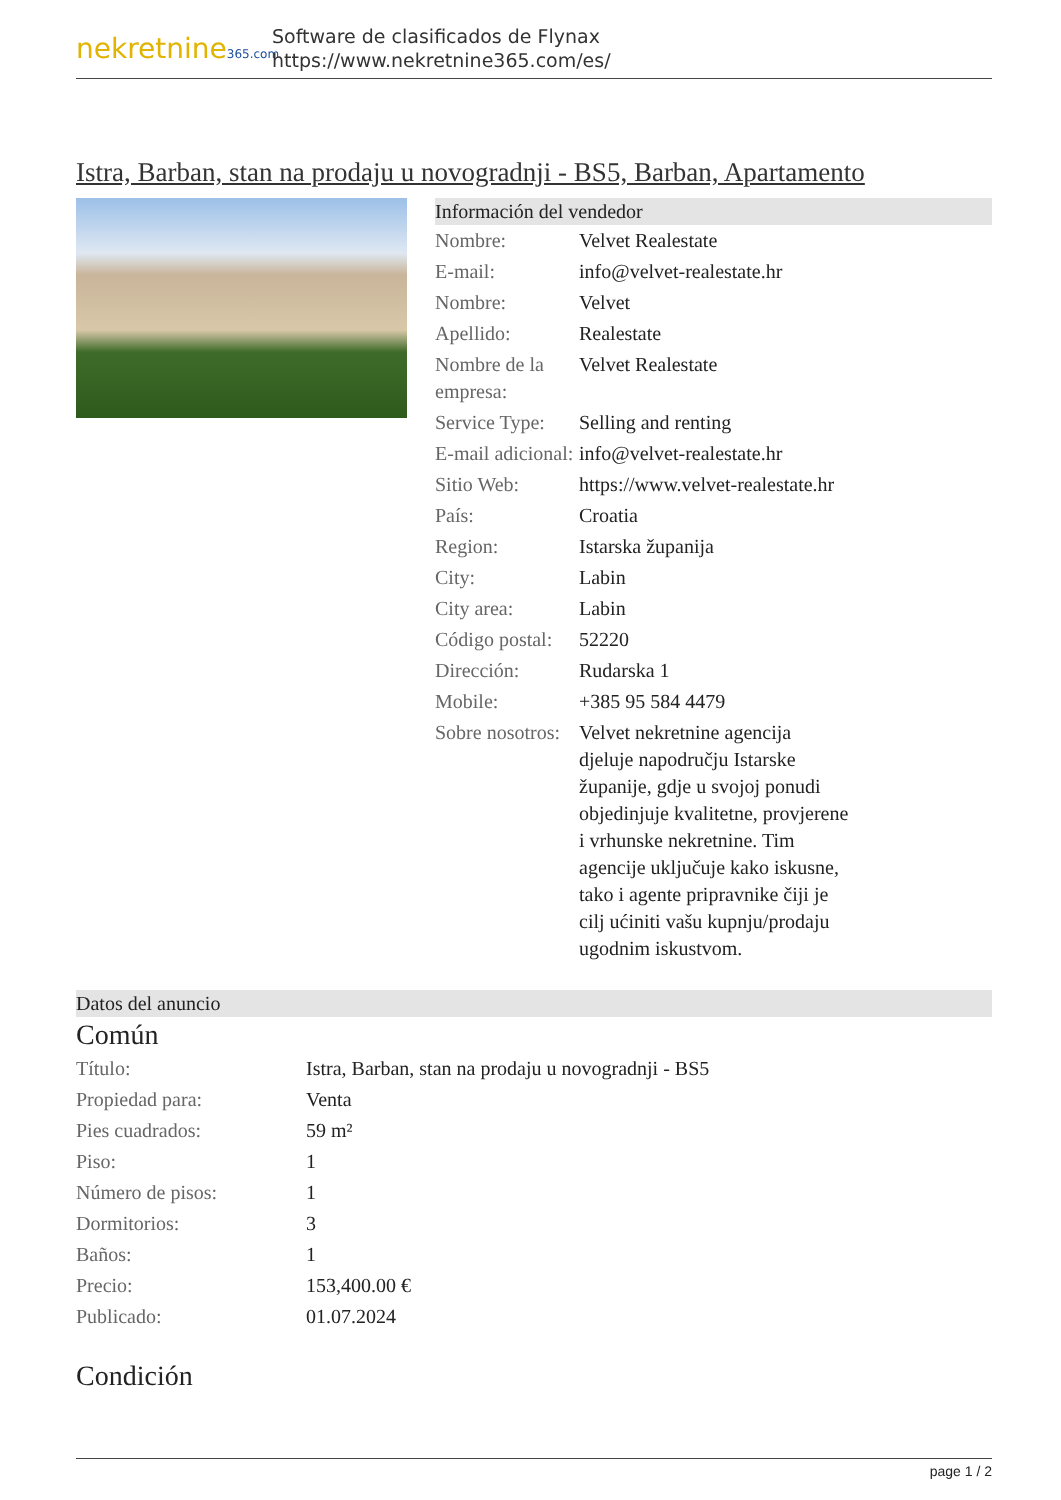nekretnine365.com
Software de clasificados de Flynax
https://www.nekretnine365.com/es/
Istra, Barban, stan na prodaju u novogradnji - BS5, Barban, Apartamento
Información del vendedor
| Nombre: | Velvet Realestate |
| E-mail: | info@velvet-realestate.hr |
| Nombre: | Velvet |
| Apellido: | Realestate |
| Nombre de la empresa: | Velvet Realestate |
| Service Type: | Selling and renting |
| E-mail adicional: | info@velvet-realestate.hr |
| Sitio Web: | https://www.velvet-realestate.hr |
| País: | Croatia |
| Region: | Istarska županija |
| City: | Labin |
| City area: | Labin |
| Código postal: | 52220 |
| Dirección: | Rudarska 1 |
| Mobile: | +385 95 584 4479 |
| Sobre nosotros: | Velvet nekretnine agencija djeluje napodručju Istarske županije, gdje u svojoj ponudi objedinjuje kvalitetne, provjerene i vrhunske nekretnine. Tim agencije uključuje kako iskusne, tako i agente pripravnike čiji je cilj ućiniti vašu kupnju/prodaju ugodnim iskustvom. |
Datos del anuncio
Común
| Título: | Istra, Barban, stan na prodaju u novogradnji - BS5 |
| Propiedad para: | Venta |
| Pies cuadrados: | 59 m² |
| Piso: | 1 |
| Número de pisos: | 1 |
| Dormitorios: | 3 |
| Baños: | 1 |
| Precio: | 153,400.00 € |
| Publicado: | 01.07.2024 |
Condición
page 1 / 2